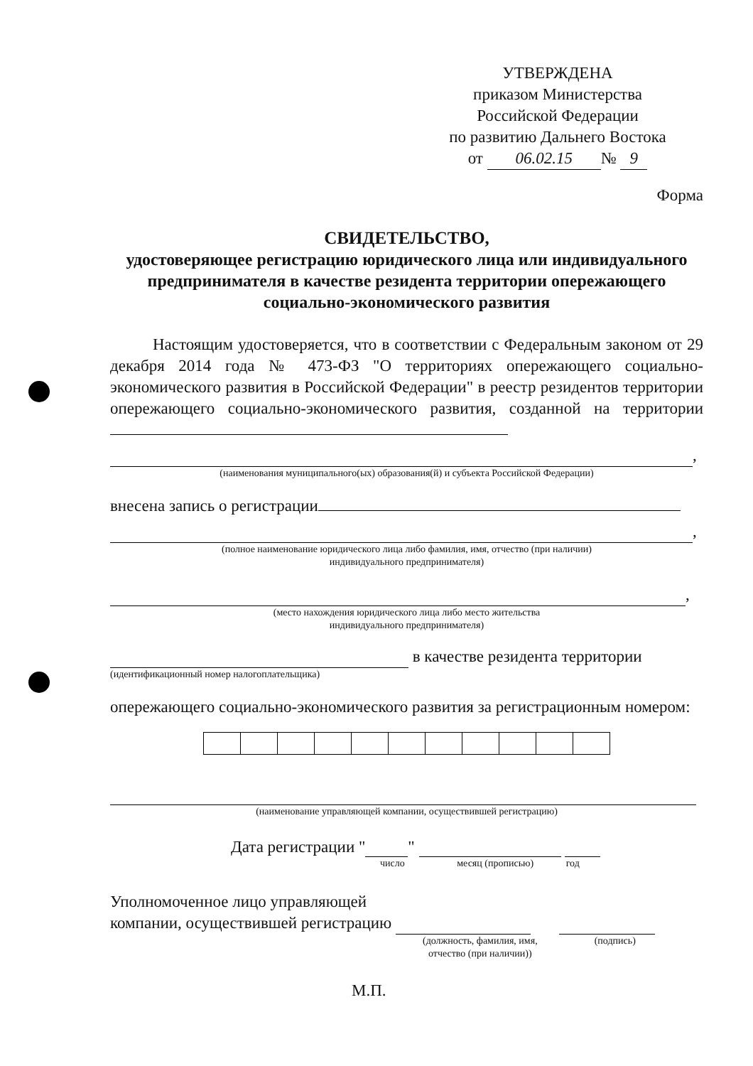УТВЕРЖДЕНА
приказом Министерства
Российской Федерации
по развитию Дальнего Востока
от 06.02.15 № 9
Форма
СВИДЕТЕЛЬСТВО,
удостоверяющее регистрацию юридического лица или индивидуального предпринимателя в качестве резидента территории опережающего социально-экономического развития
Настоящим удостоверяется, что в соответствии с Федеральным законом от 29 декабря 2014 года № 473-ФЗ "О территориях опережающего социально-экономического развития в Российской Федерации" в реестр резидентов территории опережающего социально-экономического развития, созданной на территории
,
(наименования муниципального(ых) образования(й) и субъекта Российской Федерации)
внесена запись о регистрации
,
(полное наименование юридического лица либо фамилия, имя, отчество (при наличии)
индивидуального предпринимателя)
,
(место нахождения юридического лица либо место жительства
индивидуального предпринимателя)
в качестве резидента территории
(идентификационный номер налогоплательщика)
опережающего социально-экономического развития за регистрационным номером:
(наименование управляющей компании, осуществившей регистрацию)
Дата регистрации " "
число месяц (прописью) год
Уполномоченное лицо управляющей
компании, осуществившей регистрацию
(должность, фамилия, имя,
отчество (при наличии)) (подпись)
М.П.